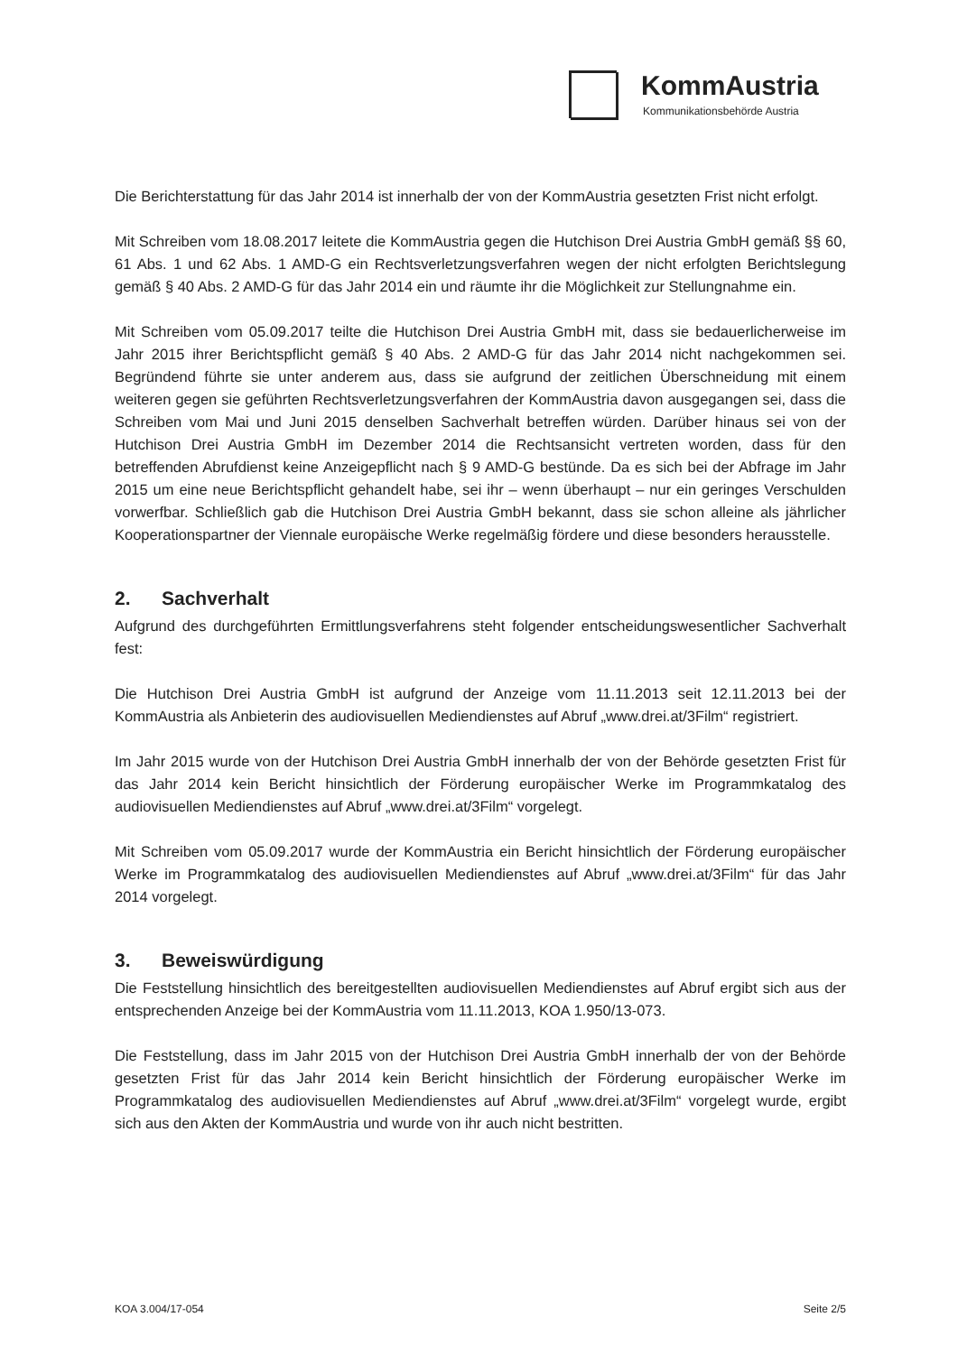KommAustria
Kommunikationsbehörde Austria
Die Berichterstattung für das Jahr 2014 ist innerhalb der von der KommAustria gesetzten Frist nicht erfolgt.
Mit Schreiben vom 18.08.2017 leitete die KommAustria gegen die Hutchison Drei Austria GmbH gemäß §§ 60, 61 Abs. 1 und 62 Abs. 1 AMD-G ein Rechtsverletzungsverfahren wegen der nicht erfolgten Berichtslegung gemäß § 40 Abs. 2 AMD-G für das Jahr 2014 ein und räumte ihr die Möglichkeit zur Stellungnahme ein.
Mit Schreiben vom 05.09.2017 teilte die Hutchison Drei Austria GmbH mit, dass sie bedauerlicherweise im Jahr 2015 ihrer Berichtspflicht gemäß § 40 Abs. 2 AMD-G für das Jahr 2014 nicht nachgekommen sei. Begründend führte sie unter anderem aus, dass sie aufgrund der zeitlichen Überschneidung mit einem weiteren gegen sie geführten Rechtsverletzungsverfahren der KommAustria davon ausgegangen sei, dass die Schreiben vom Mai und Juni 2015 denselben Sachverhalt betreffen würden. Darüber hinaus sei von der Hutchison Drei Austria GmbH im Dezember 2014 die Rechtsansicht vertreten worden, dass für den betreffenden Abrufdienst keine Anzeigepflicht nach § 9 AMD-G bestünde. Da es sich bei der Abfrage im Jahr 2015 um eine neue Berichtspflicht gehandelt habe, sei ihr – wenn überhaupt – nur ein geringes Verschulden vorwerfbar. Schließlich gab die Hutchison Drei Austria GmbH bekannt, dass sie schon alleine als jährlicher Kooperationspartner der Viennale europäische Werke regelmäßig fördere und diese besonders herausstelle.
2. Sachverhalt
Aufgrund des durchgeführten Ermittlungsverfahrens steht folgender entscheidungswesentlicher Sachverhalt fest:
Die Hutchison Drei Austria GmbH ist aufgrund der Anzeige vom 11.11.2013 seit 12.11.2013 bei der KommAustria als Anbieterin des audiovisuellen Mediendienstes auf Abruf „www.drei.at/3Film“ registriert.
Im Jahr 2015 wurde von der Hutchison Drei Austria GmbH innerhalb der von der Behörde gesetzten Frist für das Jahr 2014 kein Bericht hinsichtlich der Förderung europäischer Werke im Programmkatalog des audiovisuellen Mediendienstes auf Abruf „www.drei.at/3Film“ vorgelegt.
Mit Schreiben vom 05.09.2017 wurde der KommAustria ein Bericht hinsichtlich der Förderung europäischer Werke im Programmkatalog des audiovisuellen Mediendienstes auf Abruf „www.drei.at/3Film“ für das Jahr 2014 vorgelegt.
3. Beweiswürdigung
Die Feststellung hinsichtlich des bereitgestellten audiovisuellen Mediendienstes auf Abruf ergibt sich aus der entsprechenden Anzeige bei der KommAustria vom 11.11.2013, KOA 1.950/13-073.
Die Feststellung, dass im Jahr 2015 von der Hutchison Drei Austria GmbH innerhalb der von der Behörde gesetzten Frist für das Jahr 2014 kein Bericht hinsichtlich der Förderung europäischer Werke im Programmkatalog des audiovisuellen Mediendienstes auf Abruf „www.drei.at/3Film“ vorgelegt wurde, ergibt sich aus den Akten der KommAustria und wurde von ihr auch nicht bestritten.
KOA 3.004/17-054 Seite 2/5